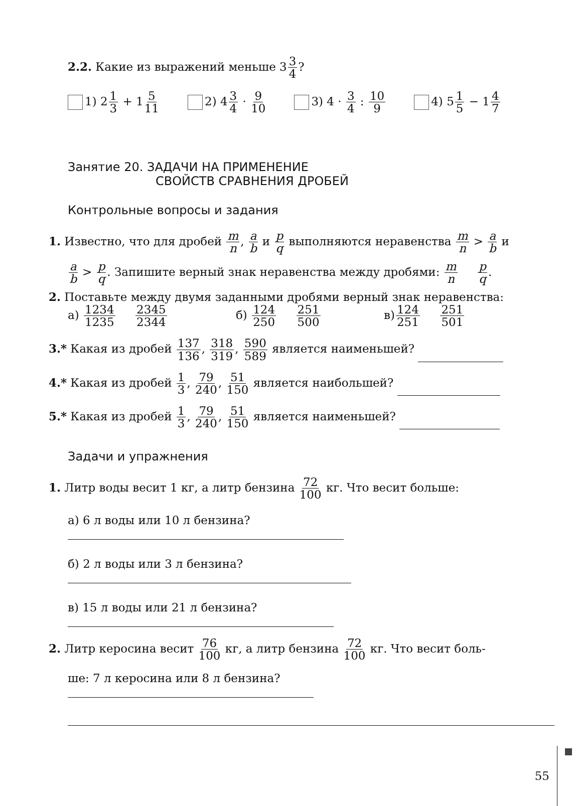2.2. Какие из выражений меньше 33 4?
1) 21 3 + 15 11 2) 43 4 · 9 10 3) 4 · 3 4 : 10 9 4) 51 5 − 14 7
Занятие 20. ЗАДАЧИ НА ПРИМЕНЕНИЕ
СВОЙСТВ СРАВНЕНИЯ ДРОБЕЙ
Контрольные вопросы и задания
1. Известно, что для дробей m n, a b и p q выполняются неравенства m n > a b и
a b > p q. Запишите верный знак неравенства между дробями: m n p q.
2. Поставьте между двумя заданными дробями верный знак неравенства:
а) 1234 1235 2345 2344 б) 124 250 251 500 в)124 251 251 501
3.* Какая из дробей 137 136, 318 319, 590 589 является наименьшей?
4.* Какая из дробей 1 3, 79 240, 51 150 является наибольшей?
5.* Какая из дробей 1 3, 79 240, 51 150 является наименьшей?
Задачи и упражнения
1. Литр воды весит 1 кг, а литр бензина 72 100 кг. Что весит больше:
а) 6 л воды или 10 л бензина?
б) 2 л воды или 3 л бензина?
в) 15 л воды или 21 л бензина?
2. Литр керосина весит 76 100 кг, а литр бензина 72 100 кг. Что весит боль-
ше: 7 л керосина или 8 л бензина?
55